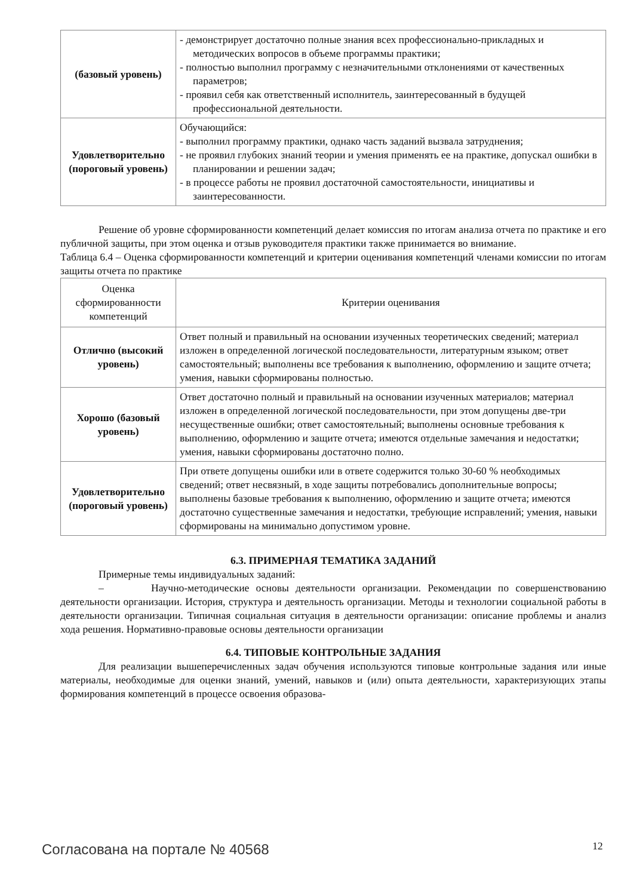| (базовый уровень) | - демонстрирует достаточно полные знания всех профессионально-приклад­ных и методических вопросов в объеме программы практики; - полностью выполнил программу с незначительными отклонениями от ка­чественных параметров; - проявил себя как ответственный исполнитель, заинтересованный в буду­щей профессиональной деятельности. |
| Удовлетворитель­но (пороговый уровень) | Обучающийся: - выполнил программу практики, однако часть заданий вызвала затрудне­ния; - не проявил глубоких знаний теории и умения применять ее на практике, допускал ошибки в планировании и решении задач; - в процессе работы не проявил достаточной самостоятельности, инициати­вы и заинтересованности. |
Решение об уровне сформированности компетенций делает комиссия по итогам анализа от­чета по практике и его публичной защиты, при этом оценка и отзыв руководителя практики также принимается во внимание.
Таблица 6.4 – Оценка сформированности компетенций и критерии оценивания компетенций члена­ми комиссии по итогам защиты отчета по практике
| Оценка сформированности компетенций | Критерии оценивания |
| --- | --- |
| Отлично (высокий уро­вень) | Ответ полный и правильный на основании изученных теоретических сведе­ний; материал изложен в определенной логической последовательности, ли­тературным языком; ответ самостоятельный; выполнены все требования к выполнению, оформлению и защите отчета; умения, навыки сформированы полностью. |
| Хорошо (базовый уровень) | Ответ достаточно полный и правильный на основании изученных материа­лов; материал изложен в определенной логической последовательности, при этом допущены две-три несущественные ошибки; ответ самостоятельный; выполнены основные требования к выполнению, оформлению и защите от­чета; имеются отдельные замечания и недостатки; умения, навыки сфор­мированы достаточно полно. |
| Удовлетворитель­но (пороговый уровень) | При ответе допущены ошибки или в ответе содержится только 30-60 % необ­ходимых сведений; ответ несвязный, в ходе защиты потребовались дополни­тельные вопросы; выполнены базовые требования к выполнению, оформле­нию и защите отчета; имеются достаточно существенные замечания и недо­статки, требующие исправлений; умения, навыки сформированы на мини­мально допустимом уровне. |
6.3. ПРИМЕРНАЯ ТЕМАТИКА ЗАДАНИЙ
Примерные темы индивидуальных заданий:
– Научно-методические основы деятельности организации. Рекомендации по совер­шенствованию деятельности организации. История, структура и деятельность организации. Мето­ды и технологии социальной работы в деятельности организации. Типичная социальная ситуация в деятельности организации: описание проблемы и анализ хода решения. Нормативно-правовые основы деятельности организации
6.4. ТИПОВЫЕ КОНТРОЛЬНЫЕ ЗАДАНИЯ
Для реализации вышеперечисленных задач обучения используются типовые контрольные задания или иные материалы, необходимые для оценки знаний, умений, навыков и (или) опыта де­ятельности, характеризующих этапы формирования компетенций в процессе освоения образова-
Согласована на портале № 40568 12